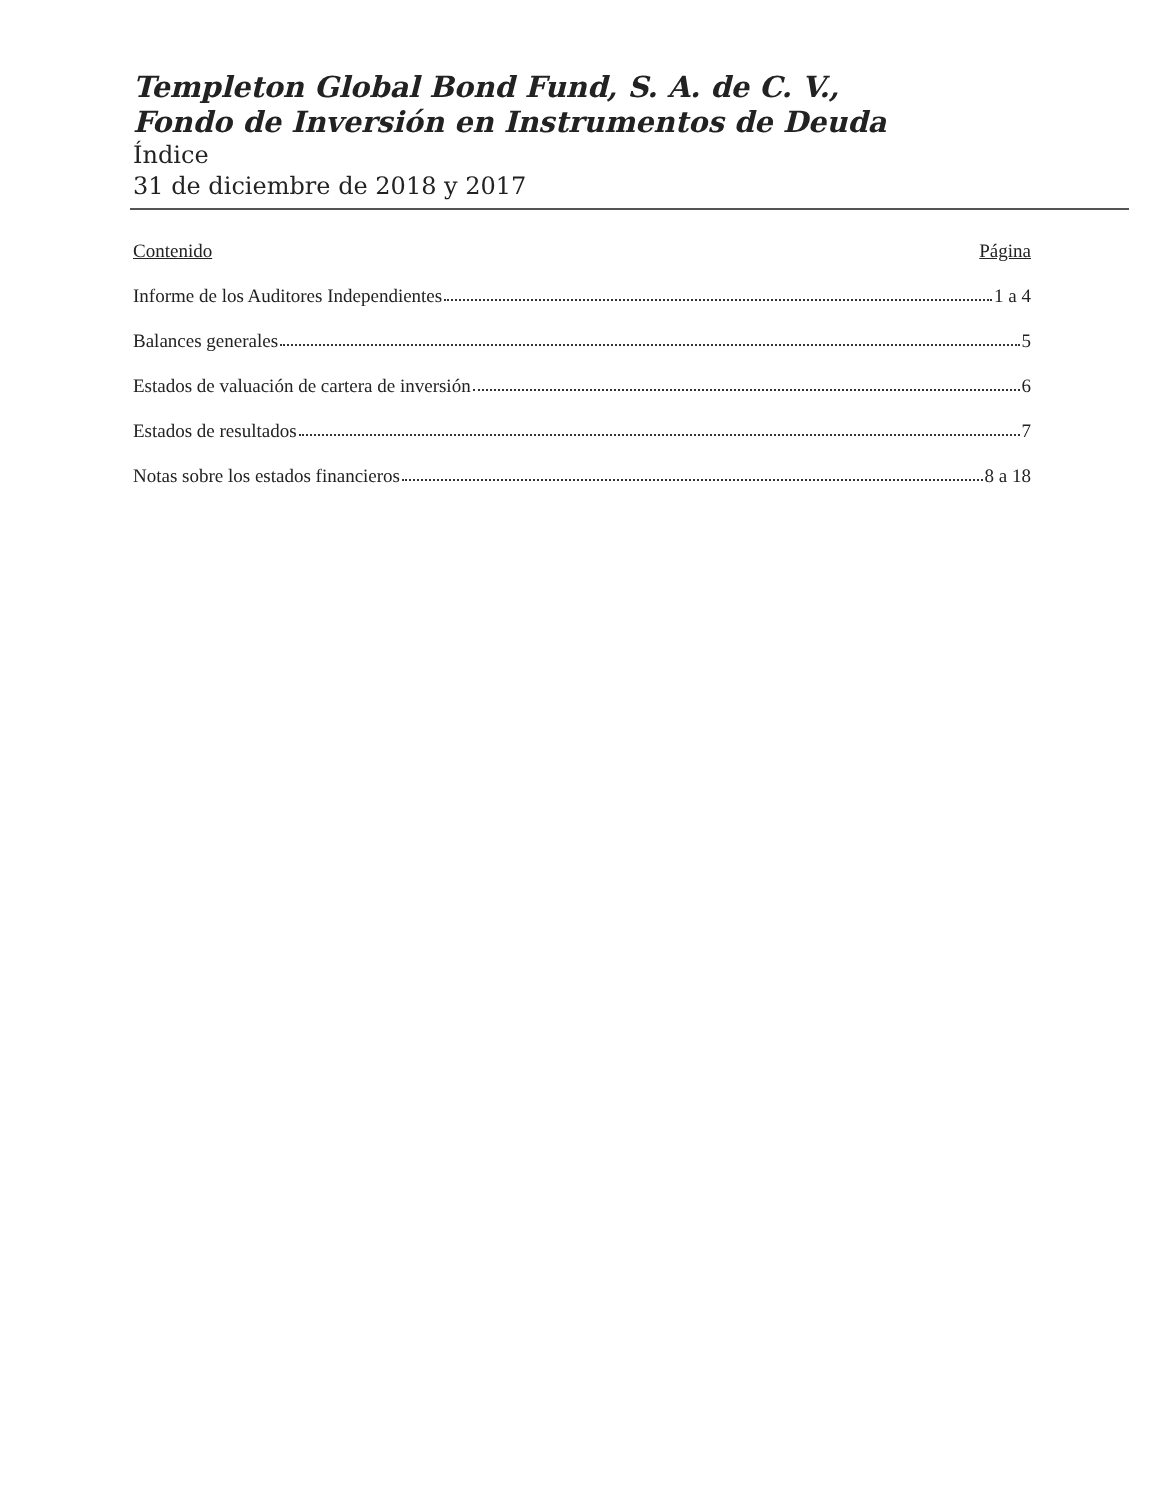Templeton Global Bond Fund, S. A. de C. V.,
Fondo de Inversión en Instrumentos de Deuda
Índice
31 de diciembre de 2018 y 2017
Contenido Página
Informe de los Auditores Independientes 1 a 4
Balances generales 5
Estados de valuación de cartera de inversión 6
Estados de resultados 7
Notas sobre los estados financieros 8 a 18